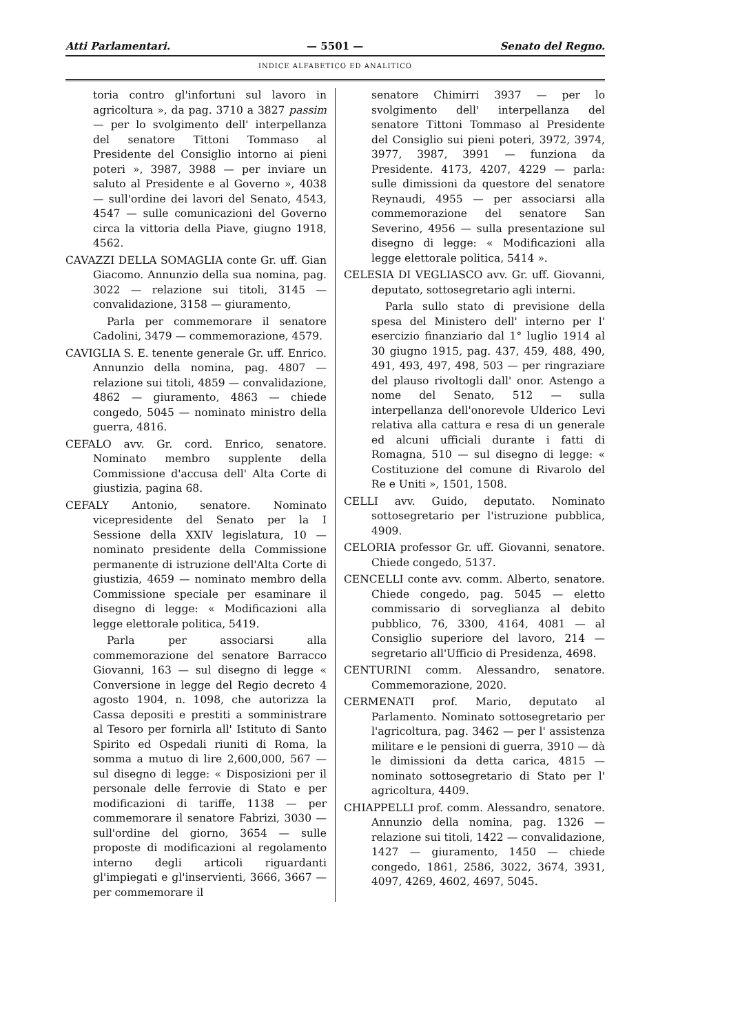Atti Parlamentari. — 5501 — Senato del Regno.
INDICE ALFABETICO ED ANALITICO
toria contro gl'infortuni sul lavoro in agricoltura », da pag. 3710 a 3827 passim — per lo svolgimento dell' interpellanza del senatore Tittoni Tommaso al Presidente del Consiglio intorno ai pieni poteri », 3987, 3988 — per inviare un saluto al Presidente e al Governo », 4038 — sull'ordine dei lavori del Senato, 4543, 4547 — sulle comunicazioni del Governo circa la vittoria della Piave, giugno 1918, 4562.
CAVAZZI DELLA SOMAGLIA conte Gr. uff. Gian Giacomo. Annunzio della sua nomina, pag. 3022 — relazione sui titoli, 3145 — convalidazione, 3158 — giuramento,
Parla per commemorare il senatore Cadolini, 3479 — commemorazione, 4579.
CAVIGLIA S. E. tenente generale Gr. uff. Enrico. Annunzio della nomina, pag. 4807 — relazione sui titoli, 4859 — convalidazione, 4862 — giuramento, 4863 — chiede congedo, 5045 — nominato ministro della guerra, 4816.
CEFALO avv. Gr. cord. Enrico, senatore. Nominato membro supplente della Commissione d'accusa dell' Alta Corte di giustizia, pagina 68.
CEFALY Antonio, senatore. Nominato vicepresidente del Senato per la I Sessione della XXIV legislatura, 10 — nominato presidente della Commissione permanente di istruzione dell'Alta Corte di giustizia, 4659 — nominato membro della Commissione speciale per esaminare il disegno di legge: « Modificazioni alla legge elettorale politica, 5419.
Parla per associarsi alla commemorazione del senatore Barracco Giovanni, 163 — sul disegno di legge « Conversione in legge del Regio decreto 4 agosto 1904, n. 1098, che autorizza la Cassa depositi e prestiti a somministrare al Tesoro per fornirla all' Istituto di Santo Spirito ed Ospedali riuniti di Roma, la somma a mutuo di lire 2,600,000, 567 — sul disegno di legge: « Disposizioni per il personale delle ferrovie di Stato e per modificazioni di tariffe, 1138 — per commemorare il senatore Fabrizi, 3030 — sull'ordine del giorno, 3654 — sulle proposte di modificazioni al regolamento interno degli articoli riguardanti gl'impiegati e gl'inservienti, 3666, 3667 — per commemorare il
senatore Chimirri 3937 — per lo svolgimento dell' interpellanza del senatore Tittoni Tommaso al Presidente del Consiglio sui pieni poteri, 3972, 3974, 3977, 3987, 3991 — funziona da Presidente. 4173, 4207, 4229 — parla: sulle dimissioni da questore del senatore Reynaudi, 4955 — per associarsi alla commemorazione del senatore San Severino, 4956 — sulla presentazione sul disegno di legge: « Modificazioni alla legge elettorale politica, 5414 ».
CELESIA DI VEGLIASCO avv. Gr. uff. Giovanni, deputato, sottosegretario agli interni.
Parla sullo stato di previsione della spesa del Ministero dell' interno per l' esercizio finanziario dal 1° luglio 1914 al 30 giugno 1915, pag. 437, 459, 488, 490, 491, 493, 497, 498, 503 — per ringraziare del plauso rivoltogli dall' onor. Astengo a nome del Senato, 512 — sulla interpellanza dell'onorevole Ulderico Levi relativa alla cattura e resa di un generale ed alcuni ufficiali durante i fatti di Romagna, 510 — sul disegno di legge: « Costituzione del comune di Rivarolo del Re e Uniti », 1501, 1508.
CELLI avv. Guido, deputato. Nominato sottosegretario per l'istruzione pubblica, 4909.
CELORIA professor Gr. uff. Giovanni, senatore. Chiede congedo, 5137.
CENCELLI conte avv. comm. Alberto, senatore. Chiede congedo, pag. 5045 — eletto commissario di sorveglianza al debito pubblico, 76, 3300, 4164, 4081 — al Consiglio superiore del lavoro, 214 — segretario all'Ufficio di Presidenza, 4698.
CENTURINI comm. Alessandro, senatore. Commemorazione, 2020.
CERMENATI prof. Mario, deputato al Parlamento. Nominato sottosegretario per l'agricoltura, pag. 3462 — per l' assistenza militare e le pensioni di guerra, 3910 — dà le dimissioni da detta carica, 4815 — nominato sottosegretario di Stato per l' agricoltura, 4409.
CHIAPPELLI prof. comm. Alessandro, senatore. Annunzio della nomina, pag. 1326 — relazione sui titoli, 1422 — convalidazione, 1427 — giuramento, 1450 — chiede congedo, 1861, 2586, 3022, 3674, 3931, 4097, 4269, 4602, 4697, 5045.